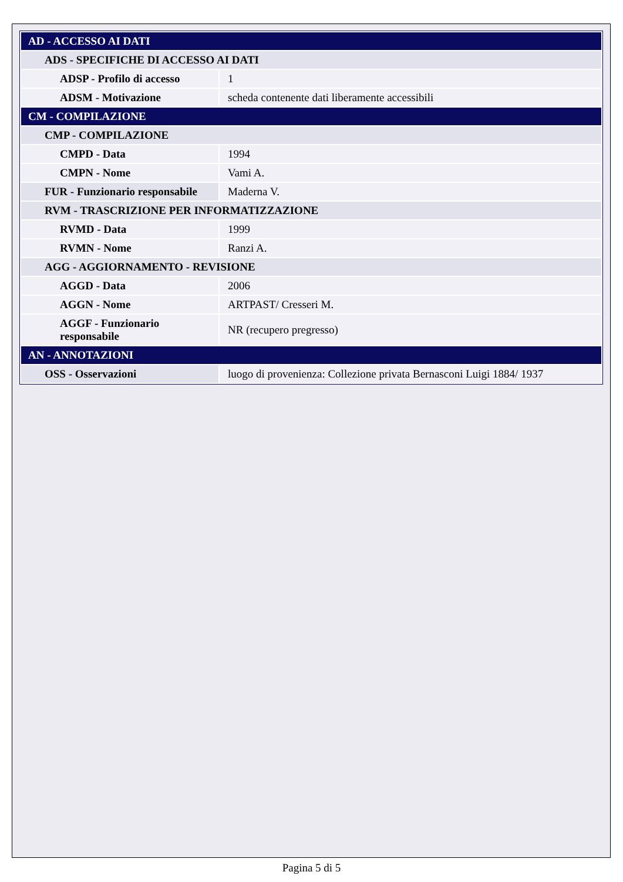| AD - ACCESSO AI DATI | |
| ADS - SPECIFICHE DI ACCESSO AI DATI | |
| ADSP - Profilo di accesso | 1 |
| ADSM - Motivazione | scheda contenente dati liberamente accessibili |
| CM - COMPILAZIONE | |
| CMP - COMPILAZIONE | |
| CMPD - Data | 1994 |
| CMPN - Nome | Vami A. |
| FUR - Funzionario responsabile | Maderna V. |
| RVM - TRASCRIZIONE PER INFORMATIZZAZIONE | |
| RVMD - Data | 1999 |
| RVMN - Nome | Ranzi A. |
| AGG - AGGIORNAMENTO - REVISIONE | |
| AGGD - Data | 2006 |
| AGGN - Nome | ARTPAST/ Cresseri M. |
| AGGF - Funzionario responsabile | NR (recupero pregresso) |
| AN - ANNOTAZIONI | |
| OSS - Osservazioni | luogo di provenienza: Collezione privata Bernasconi Luigi 1884/ 1937 |
Pagina 5 di 5